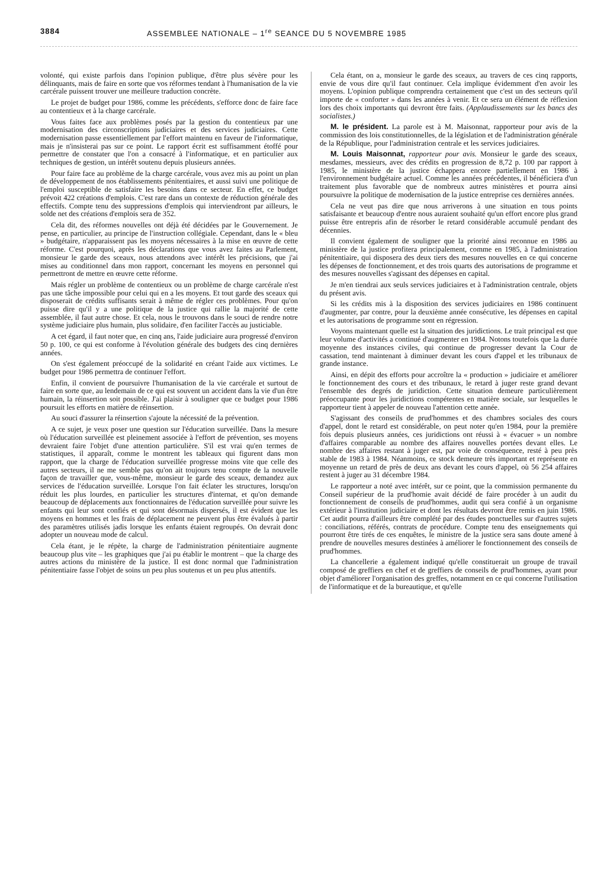3884 ASSEMBLEE NATIONALE – 1<sup>re</sup> SEANCE DU 5 NOVEMBRE 1985
volonté, qui existe parfois dans l'opinion publique, d'être plus sévère pour les délinquants, mais de faire en sorte que vos réformes tendant à l'humanisation de la vie carcérale puissent trouver une meilleure traduction concrète.
Le projet de budget pour 1986, comme les précédents, s'efforce donc de faire face au contentieux et à la charge carcérale.
Vous faites face aux problèmes posés par la gestion du contentieux par une modernisation des circonscriptions judiciaires et des services judiciaires. Cette modernisation passe essentiellement par l'effort maintenu en faveur de l'informatique, mais je n'insisterai pas sur ce point. Le rapport écrit est suffisamment étoffé pour permettre de constater que l'on a consacré à l'informatique, et en particulier aux techniques de gestion, un intérêt soutenu depuis plusieurs années.
Pour faire face au problème de la charge carcérale, vous avez mis au point un plan de développement de nos établissements pénitentiaires, et aussi suivi une politique de l'emploi susceptible de satisfaire les besoins dans ce secteur. En effet, ce budget prévoit 422 créations d'emplois. C'est rare dans un contexte de réduction générale des effectifs. Compte tenu des suppressions d'emplois qui interviendront par ailleurs, le solde net des créations d'emplois sera de 352.
Cela dit, des réformes nouvelles ont déjà été décidées par le Gouvernement. Je pense, en particulier, au principe de l'instruction collégiale. Cependant, dans le « bleu » budgétaire, n'apparaissent pas les moyens nécessaires à la mise en œuvre de cette réforme. C'est pourquoi, après les déclarations que vous avez faites au Parlement, monsieur le garde des sceaux, nous attendons avec intérêt les précisions, que j'ai mises au conditionnel dans mon rapport, concernant les moyens en personnel qui permettront de mettre en œuvre cette réforme.
Mais régler un problème de contentieux ou un problème de charge carcérale n'est pas une tâche impossible pour celui qui en a les moyens. Et tout garde des sceaux qui disposerait de crédits suffisants serait à même de régler ces problèmes. Pour qu'on puisse dire qu'il y a une politique de la justice qui rallie la majorité de cette assemblée, il faut autre chose. Et cela, nous le trouvons dans le souci de rendre notre système judiciaire plus humain, plus solidaire, d'en faciliter l'accès au justiciable.
A cet égard, il faut noter que, en cinq ans, l'aide judiciaire aura progressé d'environ 50 p. 100, ce qui est conforme à l'évolution générale des budgets des cinq dernières années.
On s'est également préoccupé de la solidarité en créant l'aide aux victimes. Le budget pour 1986 permettra de continuer l'effort.
Enfin, il convient de poursuivre l'humanisation de la vie carcérale et surtout de faire en sorte que, au lendemain de ce qui est souvent un accident dans la vie d'un être humain, la réinsertion soit possible. J'ai plaisir à souligner que ce budget pour 1986 poursuit les efforts en matière de réinsertion.
Au souci d'assurer la réinsertion s'ajoute la nécessité de la prévention.
A ce sujet, je veux poser une question sur l'éducation surveillée. Dans la mesure où l'éducation surveillée est pleinement associée à l'effort de prévention, ses moyens devraient faire l'objet d'une attention particulière. S'il est vrai qu'en termes de statistiques, il apparaît, comme le montrent les tableaux qui figurent dans mon rapport, que la charge de l'éducation surveillée progresse moins vite que celle des autres secteurs, il ne me semble pas qu'on ait toujours tenu compte de la nouvelle façon de travailler que, vous-même, monsieur le garde des sceaux, demandez aux services de l'éducation surveillée. Lorsque l'on fait éclater les structures, lorsqu'on réduit les plus lourdes, en particulier les structures d'internat, et qu'on demande beaucoup de déplacements aux fonctionnaires de l'éducation surveillée pour suivre les enfants qui leur sont confiés et qui sont désormais dispersés, il est évident que les moyens en hommes et les frais de déplacement ne peuvent plus être évalués à partir des paramètres utilisés jadis lorsque les enfants étaient regroupés. On devrait donc adopter un nouveau mode de calcul.
Cela étant, je le répète, la charge de l'administration pénitentiaire augmente beaucoup plus vite – les graphiques que j'ai pu établir le montrent – que la charge des autres actions du ministère de la justice. Il est donc normal que l'administration pénitentiaire fasse l'objet de soins un peu plus soutenus et un peu plus attentifs.
Cela étant, on a, monsieur le garde des sceaux, au travers de ces cinq rapports, envie de vous dire qu'il faut continuer. Cela implique évidemment d'en avoir les moyens. L'opinion publique comprendra certainement que c'est un des secteurs qu'il importe de « conforter » dans les années à venir. Et ce sera un élément de réflexion lors des choix importants qui devront être faits. (Applaudissements sur les bancs des socialistes.)
M. le président. La parole est à M. Maisonnat, rapporteur pour avis de la commission des lois constitutionnelles, de la législation et de l'administration générale de la République, pour l'administration centrale et les services judiciaires.
M. Louis Maisonnat, rapporteur pour avis. Monsieur le garde des sceaux, mesdames, messieurs, avec des crédits en progression de 8,72 p. 100 par rapport à 1985, le ministère de la justice échappera encore partiellement en 1986 à l'environnement budgétaire actuel. Comme les années précédentes, il bénéficiera d'un traitement plus favorable que de nombreux autres ministères et pourra ainsi poursuivre la politique de modernisation de la justice entreprise ces dernières années.
Cela ne veut pas dire que nous arriverons à une situation en tous points satisfaisante et beaucoup d'entre nous auraient souhaité qu'un effort encore plus grand puisse être entrepris afin de résorber le retard considérable accumulé pendant des décennies.
Il convient également de souligner que la priorité ainsi reconnue en 1986 au ministère de la justice profitera principalement, comme en 1985, à l'administration pénitentiaire, qui disposera des deux tiers des mesures nouvelles en ce qui concerne les dépenses de fonctionnement, et des trois quarts des autorisations de programme et des mesures nouvelles s'agissant des dépenses en capital.
Je m'en tiendrai aux seuls services judiciaires et à l'administration centrale, objets du présent avis.
Si les crédits mis à la disposition des services judiciaires en 1986 continuent d'augmenter, par contre, pour la deuxième année consécutive, les dépenses en capital et les autorisations de programme sont en régression.
Voyons maintenant quelle est la situation des juridictions. Le trait principal est que leur volume d'activités a continué d'augmenter en 1984. Notons toutefois que la durée moyenne des instances civiles, qui continue de progresser devant la Cour de cassation, tend maintenant à diminuer devant les cours d'appel et les tribunaux de grande instance.
Ainsi, en dépit des efforts pour accroître la « production » judiciaire et améliorer le fonctionnement des cours et des tribunaux, le retard à juger reste grand devant l'ensemble des degrés de juridiction. Cette situation demeure particulièrement préoccupante pour les juridictions compétentes en matière sociale, sur lesquelles le rapporteur tient à appeler de nouveau l'attention cette année.
S'agissant des conseils de prud'hommes et des chambres sociales des cours d'appel, dont le retard est considérable, on peut noter qu'en 1984, pour la première fois depuis plusieurs années, ces juridictions ont réussi à « évacuer » un nombre d'affaires comparable au nombre des affaires nouvelles portées devant elles. Le nombre des affaires restant à juger est, par voie de conséquence, resté à peu près stable de 1983 à 1984. Néanmoins, ce stock demeure très important et représente en moyenne un retard de près de deux ans devant les cours d'appel, où 56 254 affaires restent à juger au 31 décembre 1984.
Le rapporteur a noté avec intérêt, sur ce point, que la commission permanente du Conseil supérieur de la prud'homie avait décidé de faire procéder à un audit du fonctionnement de conseils de prud'hommes, audit qui sera confié à un organisme extérieur à l'institution judiciaire et dont les résultats devront être remis en juin 1986. Cet audit pourra d'ailleurs être complété par des études ponctuelles sur d'autres sujets : conciliations, référés, contrats de procédure. Compte tenu des enseignements qui pourront être tirés de ces enquêtes, le ministre de la justice sera sans doute amené à prendre de nouvelles mesures destinées à améliorer le fonctionnement des conseils de prud'hommes.
La chancellerie a également indiqué qu'elle constituerait un groupe de travail composé de greffiers en chef et de greffiers de conseils de prud'hommes, ayant pour objet d'améliorer l'organisation des greffes, notamment en ce qui concerne l'utilisation de l'informatique et de la bureautique, et qu'elle